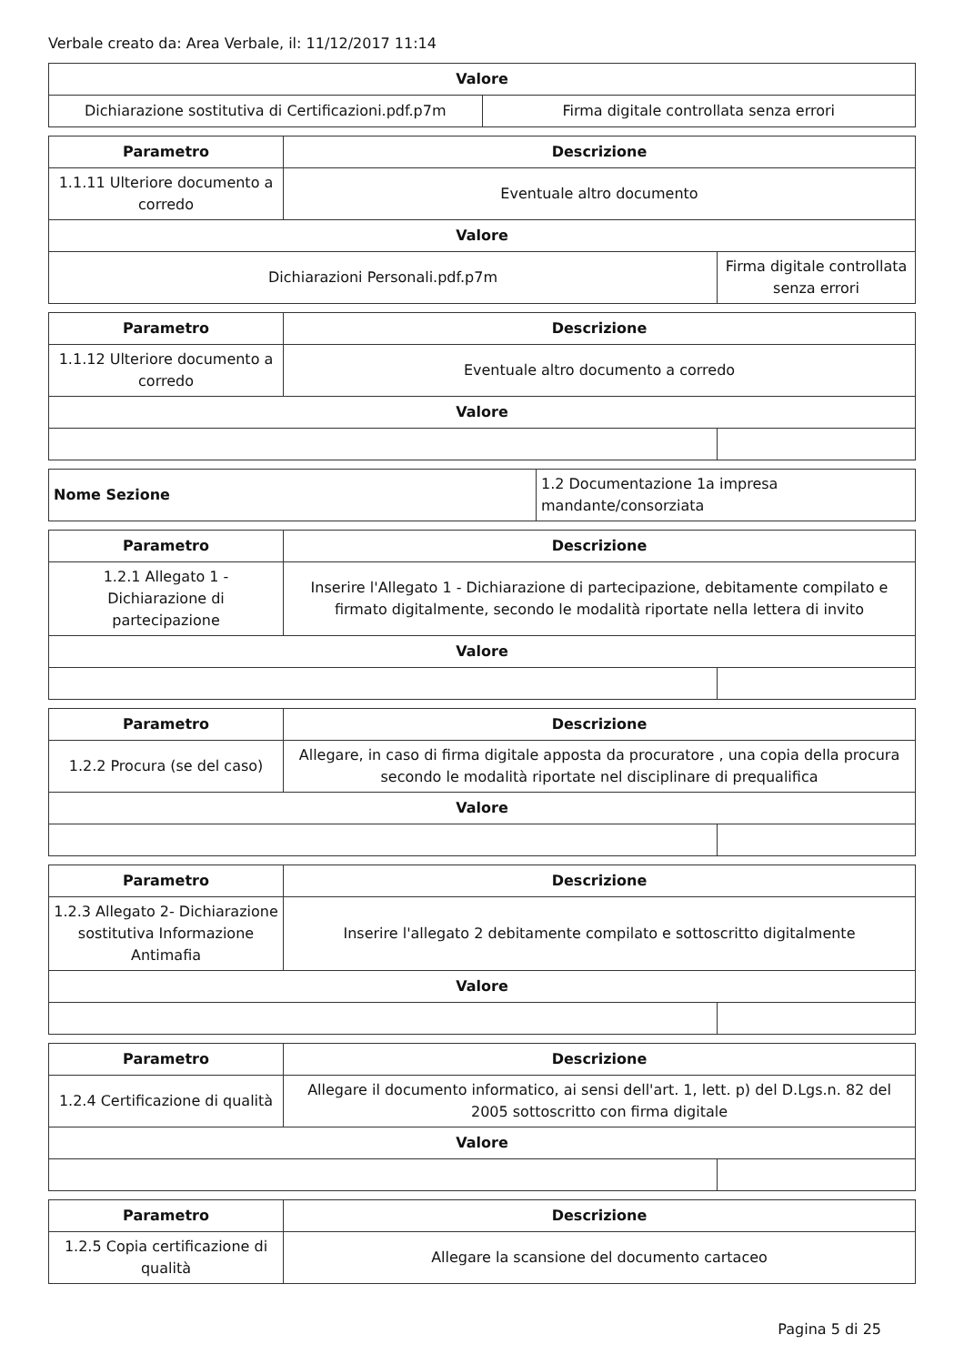Verbale creato da: Area Verbale, il: 11/12/2017 11:14
| Valore | |
| --- | --- |
| Dichiarazione sostitutiva di Certificazioni.pdf.p7m | Firma digitale controllata senza errori |
| Parametro | Descrizione | |
| --- | --- | --- |
| 1.1.11 Ulteriore documento a corredo | Eventuale altro documento | |
| Valore | | |
| Dichiarazioni Personali.pdf.p7m | | Firma digitale controllata senza errori |
| Parametro | Descrizione | |
| --- | --- | --- |
| 1.1.12 Ulteriore documento a corredo | Eventuale altro documento a corredo | |
| Valore | | |
| Nome Sezione | 1.2 Documentazione 1a impresa mandante/consorziata |
| Parametro | Descrizione | |
| --- | --- | --- |
| 1.2.1 Allegato 1 - Dichiarazione di partecipazione | Inserire l'Allegato 1 - Dichiarazione di partecipazione, debitamente compilato e firmato digitalmente, secondo le modalità riportate nella lettera di invito | |
| Valore | | |
| Parametro | Descrizione | |
| --- | --- | --- |
| 1.2.2 Procura (se del caso) | Allegare, in caso di firma digitale apposta da procuratore , una copia della procura secondo le modalità riportate nel disciplinare di prequalifica | |
| Valore | | |
| Parametro | Descrizione | |
| --- | --- | --- |
| 1.2.3 Allegato 2- Dichiarazione sostitutiva Informazione Antimafia | Inserire l'allegato 2 debitamente compilato e sottoscritto digitalmente | |
| Valore | | |
| Parametro | Descrizione | |
| --- | --- | --- |
| 1.2.4 Certificazione di qualità | Allegare il documento informatico, ai sensi dell'art. 1, lett. p) del D.Lgs.n. 82 del 2005 sottoscritto con firma digitale | |
| Valore | | |
| Parametro | Descrizione |
| --- | --- |
| 1.2.5 Copia certificazione di qualità | Allegare la scansione del documento cartaceo |
Pagina 5 di 25